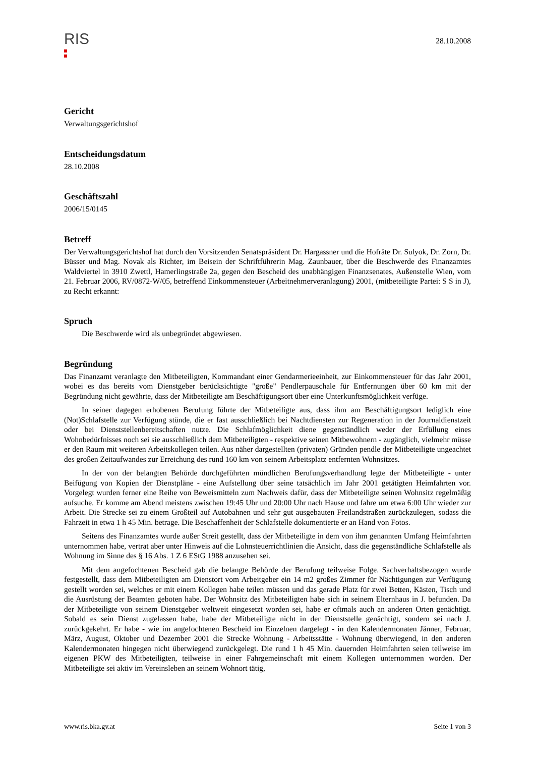RIS
28.10.2008
Gericht
Verwaltungsgerichtshof
Entscheidungsdatum
28.10.2008
Geschäftszahl
2006/15/0145
Betreff
Der Verwaltungsgerichtshof hat durch den Vorsitzenden Senatspräsident Dr. Hargassner und die Hofräte Dr. Sulyok, Dr. Zorn, Dr. Büsser und Mag. Novak als Richter, im Beisein der Schriftführerin Mag. Zaunbauer, über die Beschwerde des Finanzamtes Waldviertel in 3910 Zwettl, Hamerlingstraße 2a, gegen den Bescheid des unabhängigen Finanzsenates, Außenstelle Wien, vom 21. Februar 2006, RV/0872-W/05, betreffend Einkommensteuer (Arbeitnehmerveranlagung) 2001, (mitbeteiligte Partei: S S in J), zu Recht erkannt:
Spruch
Die Beschwerde wird als unbegründet abgewiesen.
Begründung
Das Finanzamt veranlagte den Mitbeteiligten, Kommandant einer Gendarmerieeinheit, zur Einkommensteuer für das Jahr 2001, wobei es das bereits vom Dienstgeber berücksichtigte "große" Pendlerpauschale für Entfernungen über 60 km mit der Begründung nicht gewährte, dass der Mitbeteiligte am Beschäftigungsort über eine Unterkunftsmöglichkeit verfüge.
In seiner dagegen erhobenen Berufung führte der Mitbeteiligte aus, dass ihm am Beschäftigungsort lediglich eine (Not)Schlafstelle zur Verfügung stünde, die er fast ausschließlich bei Nachtdiensten zur Regeneration in der Journaldienstzeit oder bei Dienststellenbereitschaften nutze. Die Schlafmöglichkeit diene gegenständlich weder der Erfüllung eines Wohnbedürfnisses noch sei sie ausschließlich dem Mitbeteiligten - respektive seinen Mitbewohnern - zugänglich, vielmehr müsse er den Raum mit weiteren Arbeitskollegen teilen. Aus näher dargestellten (privaten) Gründen pendle der Mitbeteiligte ungeachtet des großen Zeitaufwandes zur Erreichung des rund 160 km von seinem Arbeitsplatz entfernten Wohnsitzes.
In der von der belangten Behörde durchgeführten mündlichen Berufungsverhandlung legte der Mitbeteiligte - unter Beifügung von Kopien der Dienstpläne - eine Aufstellung über seine tatsächlich im Jahr 2001 getätigten Heimfahrten vor. Vorgelegt wurden ferner eine Reihe von Beweismitteln zum Nachweis dafür, dass der Mitbeteiligte seinen Wohnsitz regelmäßig aufsuche. Er komme am Abend meistens zwischen 19:45 Uhr und 20:00 Uhr nach Hause und fahre um etwa 6:00 Uhr wieder zur Arbeit. Die Strecke sei zu einem Großteil auf Autobahnen und sehr gut ausgebauten Freilandstraßen zurückzulegen, sodass die Fahrzeit in etwa 1 h 45 Min. betrage. Die Beschaffenheit der Schlafstelle dokumentierte er an Hand von Fotos.
Seitens des Finanzamtes wurde außer Streit gestellt, dass der Mitbeteiligte in dem von ihm genannten Umfang Heimfahrten unternommen habe, vertrat aber unter Hinweis auf die Lohnsteuerrichtlinien die Ansicht, dass die gegenständliche Schlafstelle als Wohnung im Sinne des § 16 Abs. 1 Z 6 EStG 1988 anzusehen sei.
Mit dem angefochtenen Bescheid gab die belangte Behörde der Berufung teilweise Folge. Sachverhaltsbezogen wurde festgestellt, dass dem Mitbeteiligten am Dienstort vom Arbeitgeber ein 14 m2 großes Zimmer für Nächtigungen zur Verfügung gestellt worden sei, welches er mit einem Kollegen habe teilen müssen und das gerade Platz für zwei Betten, Kästen, Tisch und die Ausrüstung der Beamten geboten habe. Der Wohnsitz des Mitbeteiligten habe sich in seinem Elternhaus in J. befunden. Da der Mitbeteiligte von seinem Dienstgeber weltweit eingesetzt worden sei, habe er oftmals auch an anderen Orten genächtigt. Sobald es sein Dienst zugelassen habe, habe der Mitbeteiligte nicht in der Dienststelle genächtigt, sondern sei nach J. zurückgekehrt. Er habe - wie im angefochtenen Bescheid im Einzelnen dargelegt - in den Kalendermonaten Jänner, Februar, März, August, Oktober und Dezember 2001 die Strecke Wohnung - Arbeitsstätte - Wohnung überwiegend, in den anderen Kalendermonaten hingegen nicht überwiegend zurückgelegt. Die rund 1 h 45 Min. dauernden Heimfahrten seien teilweise im eigenen PKW des Mitbeteiligten, teilweise in einer Fahrgemeinschaft mit einem Kollegen unternommen worden. Der Mitbeteiligte sei aktiv im Vereinsleben an seinem Wohnort tätig,
www.ris.bka.gv.at Seite 1 von 3